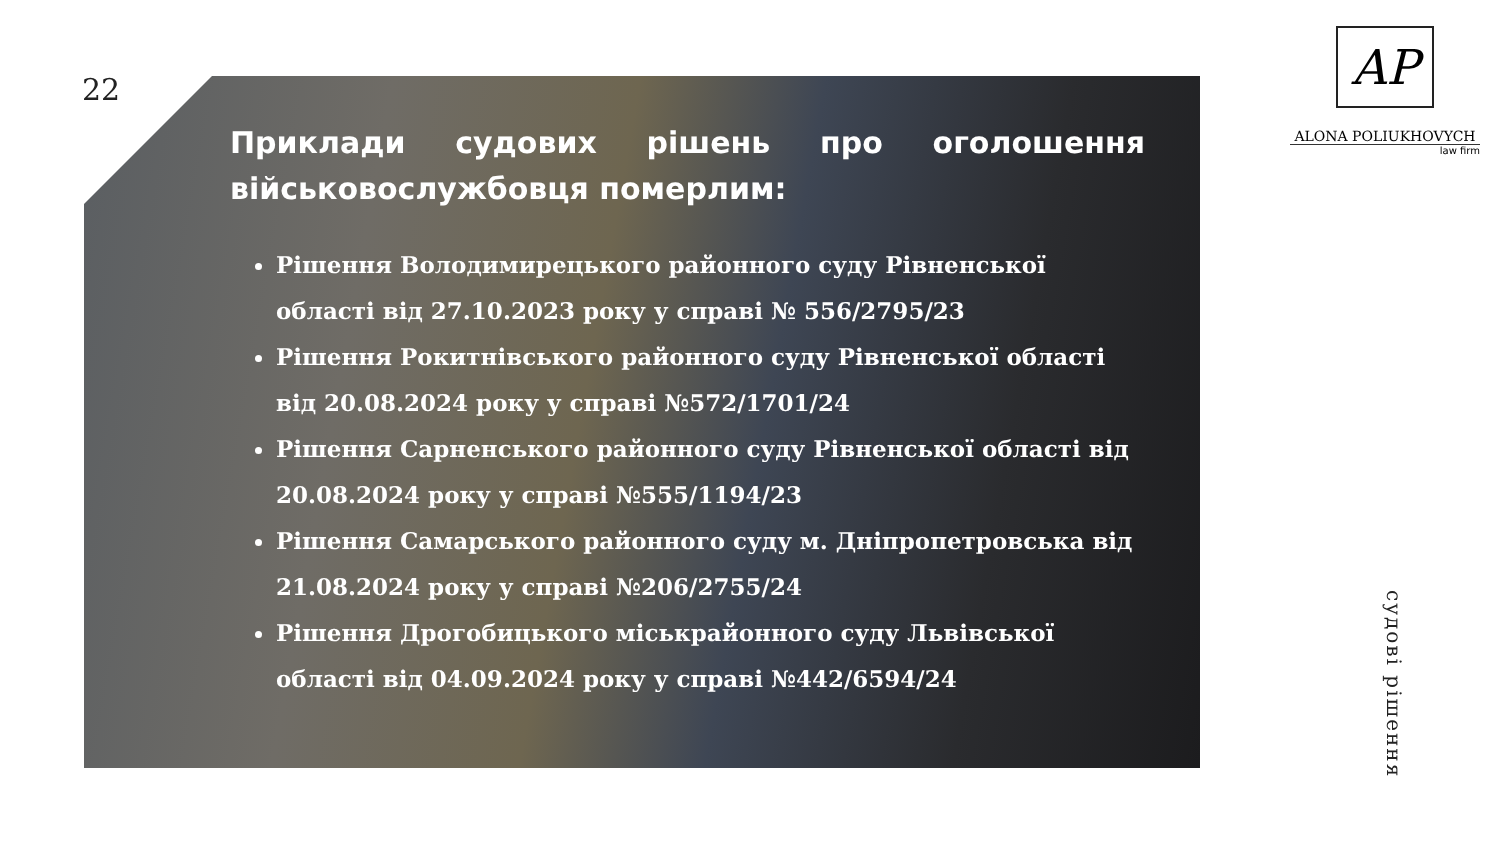22
Приклади судових рішень про оголошення військовослужбовця померлим:
Рішення Володимирецького районного суду Рівненської області від 27.10.2023 року у справі № 556/2795/23
Рішення Рокитнівського районного суду Рівненської області від 20.08.2024 року у справі №572/1701/24
Рішення Сарненського районного суду Рівненської області від 20.08.2024 року у справі №555/1194/23
Рішення Самарського районного суду м. Дніпропетровська від 21.08.2024 року у справі №206/2755/24
Рішення Дрогобицького міськрайонного суду Львівської області від 04.09.2024 року у справі №442/6594/24
AP
ALONA POLIUKHOVYCH
law firm
судові рішення